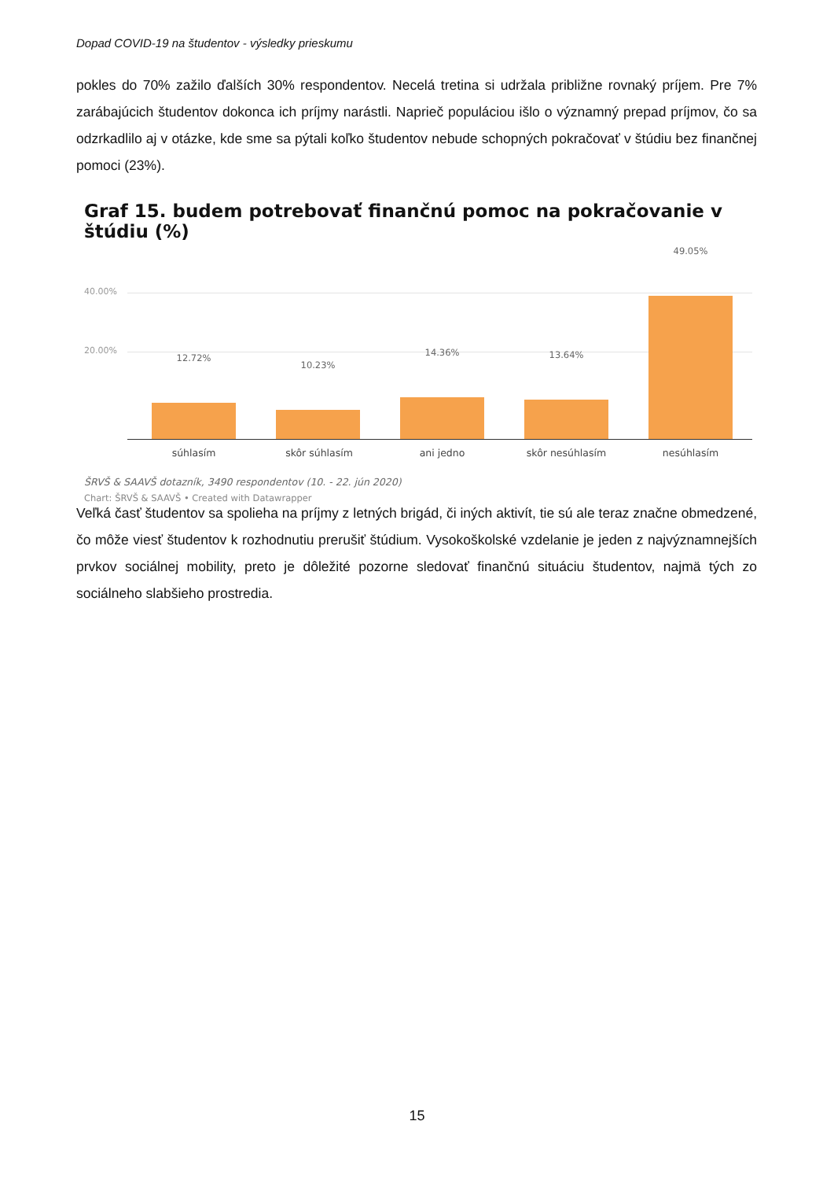Dopad COVID-19 na študentov - výsledky prieskumu
pokles do 70% zažilo ďalších 30% respondentov. Necelá tretina si udržala približne rovnaký príjem. Pre 7% zarábajúcich študentov dokonca ich príjmy narástli. Naprieč populáciou išlo o významný prepad príjmov, čo sa odzrkadlilo aj v otázke, kde sme sa pýtali koľko študentov nebude schopných pokračovať v štúdiu bez finančnej pomoci (23%).
Graf 15. budem potrebovať finančnú pomoc na pokračovanie v štúdiu (%)
40.00%
20.00%
12.72%
10.23%
14.36% 13.64%
49.05%
súhlasím skôr súhlasím ani jedno skôr nesúhlasím nesúhlasím
ŠRVŠ & SAAVŠ dotazník, 3490 respondentov (10. - 22. jún 2020)
Chart: ŠRVŠ & SAAVŠ • Created with Datawrapper
Veľká časť študentov sa spolieha na príjmy z letných brigád, či iných aktivít, tie sú ale teraz značne obmedzené, čo môže viesť študentov k rozhodnutiu prerušiť štúdium. Vysokoškolské vzdelanie je jeden z najvýznamnejších prvkov sociálnej mobility, preto je dôležité pozorne sledovať finančnú situáciu študentov, najmä tých zo sociálneho slabšieho prostredia.
15